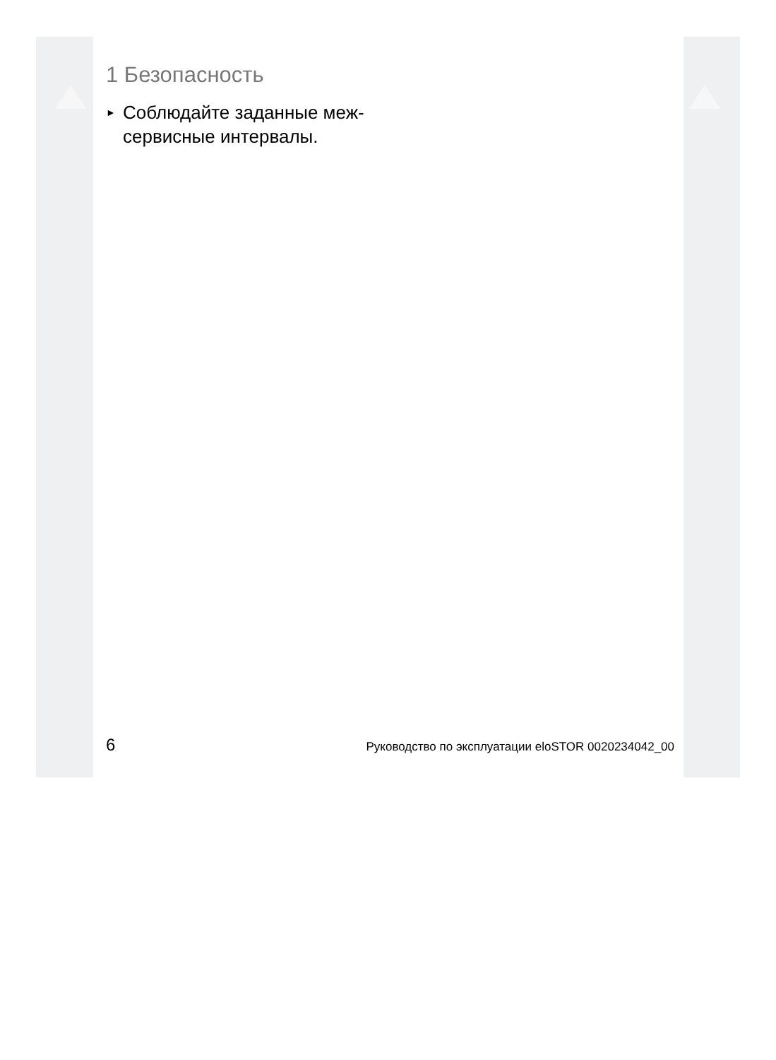1 Безопасность
► Соблюдайте заданные меж-
сервисные интервалы.
6 Руководство по эксплуатации eloSTOR 0020234042_00